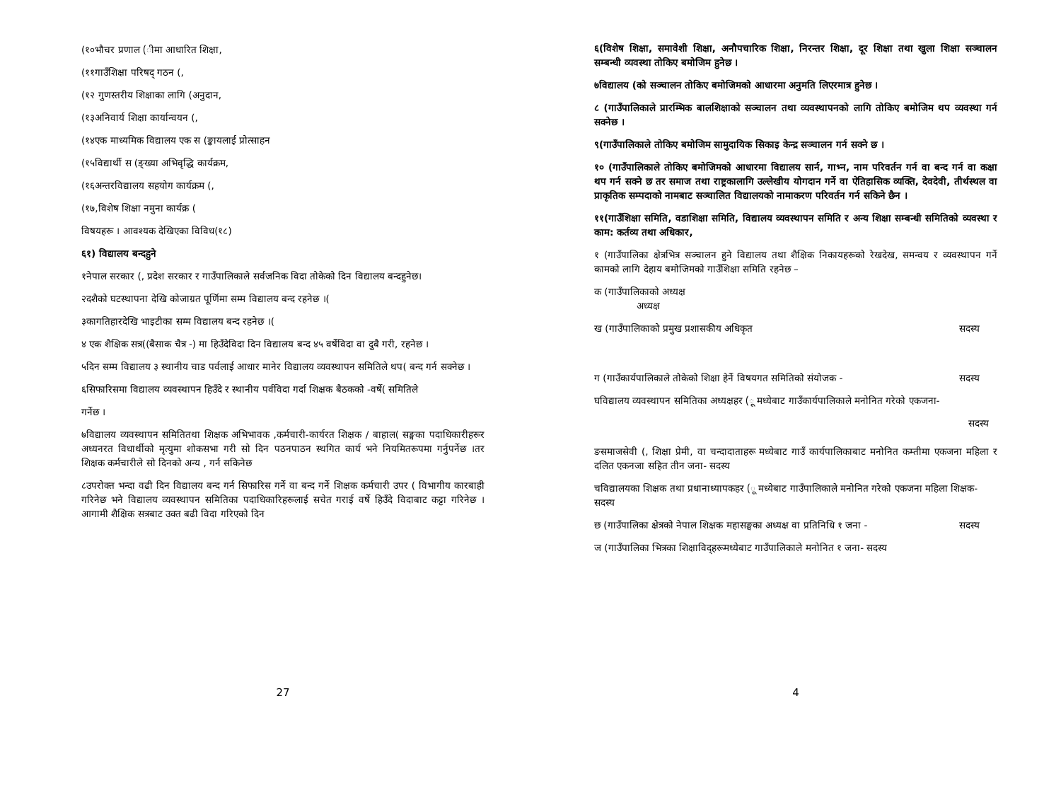(१०भौचर प्रणाल (ीमा आधारित शिक्षा,
(११गाउँशिक्षा परिषद् गठन (,
(१२ गुणस्तरीय शिक्षाका लागि (अनुदान,
(१३अनिवार्य शिक्षा कार्यान्वयन (,
(१४एक माध्यमिक विद्यालय एक स (ङ्कायलाई प्रोत्साहन
(१५विद्यार्थी स (ङ्ख्या अभिवृद्धि कार्यक्रम,
(१६अन्तरविद्यालय सहयोग कार्यक्रम (,
(१७,विशेष शिक्षा नमुना कार्यक्र (
विषयहरू । आवश्यक देखिएका विविध(१८)
६१) विद्यालय बन्दहुने
१नेपाल सरकार (, प्रदेश सरकार र गाउँपालिकाले सर्वजनिक विदा तोकेको दिन विद्यालय बन्दहुनेछ।
२दशैको घटस्थापना देखि कोजाग्रत पूर्णिमा सम्म विद्यालय बन्द रहनेछ ।(
३कागतिहारदेखि भाइटीका सम्म विद्यालय बन्द रहनेछ ।(
४ एक शैक्षिक सत्र((बैसाक चैत्र -) मा हिउँदेविदा दिन विद्यालय बन्द ४५ वर्षेविदा वा दुबै गरी, रहनेछ ।
५दिन सम्म विद्यालय ३ स्थानीय चाड पर्वलाई आधार मानेर विद्यालय व्यवस्थापन समितिले थप( बन्द गर्न सक्नेछ ।
६सिफारिसमा विद्यालय व्यवस्थापन हिउँदे र स्थानीय पर्वविदा गर्दा शिक्षक बैठकको -वर्षे( समितिले
गर्नेछ ।
७विद्यालय व्यवस्थापन समितितथा शिक्षक अभिभावक ,कर्मचारी-कार्यरत शिक्षक / बाहाल( सङ्घका पदाधिकारीहरूर अध्यनरत विधार्थीको मृत्युमा शोकसभा गरी सो दिन पठनपाठन स्थगित कार्य भने नियमितरूपमा गर्नुपर्नेछ ।तर शिक्षक कर्मचारीले सो दिनको अन्य , गर्न सकिनेछ
८उपरोक्त भन्दा वढी दिन विद्यालय बन्द गर्न सिफारिस गर्ने वा बन्द गर्ने शिक्षक कर्मचारी उपर ( विभागीय कारबाही गरिनेछ भने विद्यालय व्यवस्थापन समितिका पदाधिकारिहरूलाई सचेत गराई वर्षे हिउँदे विदाबाट कट्टा गरिनेछ । आगामी शैक्षिक सत्रबाट उक्त बढी विदा गरिएको दिन
27
६(विशेष शिक्षा, समावेशी शिक्षा, अनौपचारिक शिक्षा, निरन्तर शिक्षा, दूर शिक्षा तथा खुला शिक्षा सञ्चालन सम्बन्धी व्यवस्था तोकिए बमोजिम हुनेछ ।
७विद्यालय (को सञ्चालन तोकिए बमोजिमको आधारमा अनुमति लिएरमात्र हुनेछ ।
८ (गाउँपालिकाले प्रारम्भिक बालशिक्षाको सञ्चालन तथा व्यवस्थापनको लागि तोकिए बमोजिम थप व्यवस्था गर्न सक्नेछ ।
९(गाउँपालिकाले तोकिए बमोजिम सामुदायिक सिकाइ केन्द्र सञ्चालन गर्न सक्ने छ ।
१० (गाउँपालिकाले तोकिए बमोजिमको आधारमा विद्यालय सार्न, गाभ्न, नाम परिवर्तन गर्न वा बन्द गर्न वा कक्षा थप गर्न सक्ने छ तर समाज तथा राष्ट्रकालागि उल्लेखीय योगदान गर्ने वा ऐतिहासिक व्यक्ति, देवदेवी, तीर्थस्थल वा प्राकृतिक सम्पदाको नामबाट सञ्चालित विद्यालयको नामाकरण परिवर्तन गर्न सकिने छैन ।
११(गाउँशिक्षा समिति, वडाशिक्षा समिति, विद्यालय व्यवस्थापन समिति र अन्य शिक्षा सम्बन्धी समितिको व्यवस्था र काम: कर्तव्य तथा अधिकार,
१ (गाउँपालिका क्षेत्रभित्र सञ्चालन हुने विद्यालय तथा शैक्षिक निकायहरूको रेखदेख, समन्वय र व्यवस्थापन गर्ने कामको लागि देहाय बमोजिमको गाउँशिक्षा समिति रहनेछ –
क (गाउँपालिकाको अध्यक्ष
अध्यक्ष
ख (गाउँपालिकाको प्रमुख प्रशासकीय अधिकृत सदस्य
ग (गाउँकार्यपालिकाले तोकेको शिक्षा हेर्ने विषयगत समितिको संयोजक - सदस्य
घविद्यालय व्यवस्थापन समितिका अध्यक्षहर (ू मध्येबाट गाउँकार्यपालिकाले मनोनित गरेको एकजना-
सदस्य
ङसमाजसेवी (, शिक्षा प्रेमी, वा चन्दादाताहरू मध्येबाट गाउँ कार्यपालिकाबाट मनोनित कम्तीमा एकजना महिला र दलित एकनजा सहित तीन जना- सदस्य
चविद्यालयका शिक्षक तथा प्रधानाध्यापकहर (ू मध्येबाट गाउँपालिकाले मनोनित गरेको एकजना महिला शिक्षक-
सदस्य
छ (गाउँपालिका क्षेत्रको नेपाल शिक्षक महासङ्घका अध्यक्ष वा प्रतिनिधि १ जना - सदस्य
ज (गाउँपालिका भित्रका शिक्षाविद्हरूमध्येबाट गाउँपालिकाले मनोनित १ जना- सदस्य
4